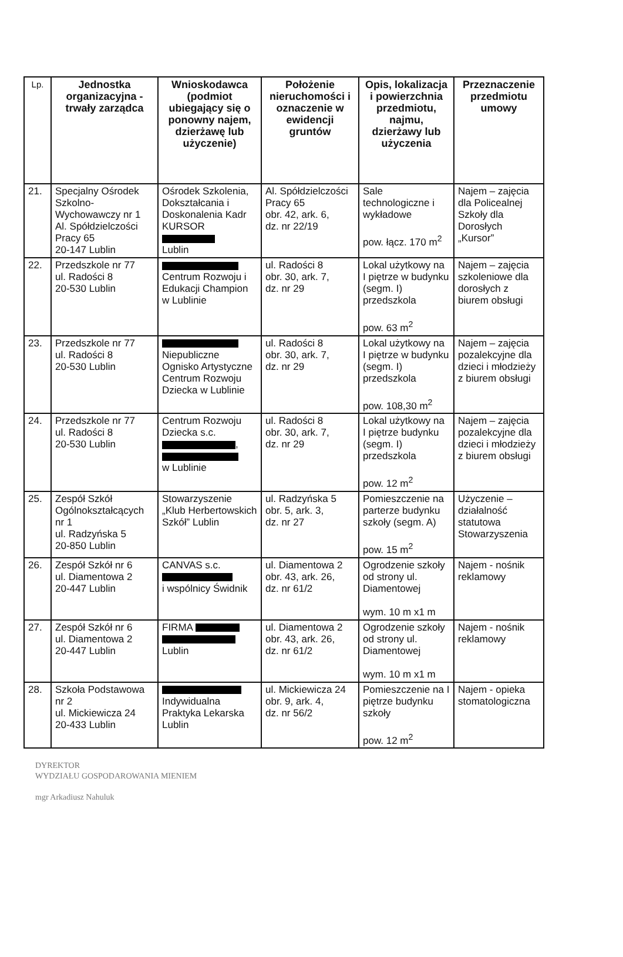| Lp. | Jednostka organizacyjna - trwały zarządca | Wnioskodawca (podmiot ubiegający się o ponowny najem, dzierżawę lub użyczenie) | Położenie nieruchomości i oznaczenie w ewidencji gruntów | Opis, lokalizacja i powierzchnia przedmiotu, najmu, dzierżawy lub użyczenia | Przeznaczenie przedmiotu umowy |
| --- | --- | --- | --- | --- | --- |
| 21. | Specjalny Ośrodek Szkolno-Wychowawczy nr 1 Al. Spółdzielczości Pracy 65 20-147 Lublin | Ośrodek Szkolenia, Dokształcania i Doskonalenia Kadr KURSOR Lublin | Al. Spółdzielczości Pracy 65 obr. 42, ark. 6, dz. nr 22/19 | Sale technologiczne i wykładowe pow. łącz. 170 m<sup>2</sup> | Najem – zajęcia dla Policealnej Szkoły dla Dorosłych „Kursor” |
| 22. | Przedszkole nr 77 ul. Radości 8 20-530 Lublin | Centrum Rozwoju i Edukacji Champion w Lublinie | ul. Radości 8 obr. 30, ark. 7, dz. nr 29 | Lokal użytkowy na I piętrze w budynku (segm. I) przedszkola pow. 63 m<sup>2</sup> | Najem – zajęcia szkoleniowe dla dorosłych z biurem obsługi |
| 23. | Przedszkole nr 77 ul. Radości 8 20-530 Lublin | Niepubliczne Ognisko Artystyczne Centrum Rozwoju Dziecka w Lublinie | ul. Radości 8 obr. 30, ark. 7, dz. nr 29 | Lokal użytkowy na I piętrze w budynku (segm. I) przedszkola pow. 108,30 m<sup>2</sup> | Najem – zajęcia pozalekcyjne dla dzieci i młodzieży z biurem obsługi |
| 24. | Przedszkole nr 77 ul. Radości 8 20-530 Lublin | Centrum Rozwoju Dziecka s.c. , w Lublinie | ul. Radości 8 obr. 30, ark. 7, dz. nr 29 | Lokal użytkowy na I piętrze budynku (segm. I) przedszkola pow. 12 m<sup>2</sup> | Najem – zajęcia pozalekcyjne dla dzieci i młodzieży z biurem obsługi |
| 25. | Zespół Szkół Ogólnokształcących nr 1 ul. Radzyńska 5 20-850 Lublin | Stowarzyszenie „Klub Herbertowskich Szkół” Lublin | ul. Radzyńska 5 obr. 5, ark. 3, dz. nr 27 | Pomieszczenie na parterze budynku szkoły (segm. A) pow. 15 m<sup>2</sup> | Użyczenie – działalność statutowa Stowarzyszenia |
| 26. | Zespół Szkół nr 6 ul. Diamentowa 2 20-447 Lublin | CANVAS s.c. i wspólnicy Świdnik | ul. Diamentowa 2 obr. 43, ark. 26, dz. nr 61/2 | Ogrodzenie szkoły od strony ul. Diamentowej wym. 10 m x1 m | Najem - nośnik reklamowy |
| 27. | Zespół Szkół nr 6 ul. Diamentowa 2 20-447 Lublin | FIRMA Lublin | ul. Diamentowa 2 obr. 43, ark. 26, dz. nr 61/2 | Ogrodzenie szkoły od strony ul. Diamentowej wym. 10 m x1 m | Najem - nośnik reklamowy |
| 28. | Szkoła Podstawowa nr 2 ul. Mickiewicza 24 20-433 Lublin | Indywidualna Praktyka Lekarska Lublin | ul. Mickiewicza 24 obr. 9, ark. 4, dz. nr 56/2 | Pomieszczenie na I piętrze budynku szkoły pow. 12 m<sup>2</sup> | Najem - opieka stomatologiczna |
DYREKTOR
WYDZIAŁU GOSPODAROWANIA MIENIEM
mgr Arkadiusz Nahuluk